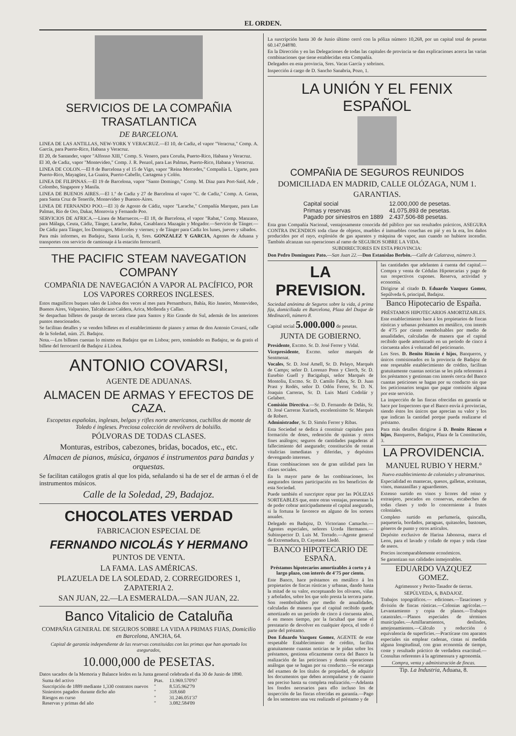EL ORDEN.
SERVICIOS DE LA COMPAÑIA TRASATLANTICA
DE BARCELONA.
LINEA DE LAS ANTILLAS, NEW-YORK Y VERACRUZ.—El 10, de Cadiz, el vapor "Veracruz," Comp. A. García, para Puerto-Rico, Habana y Veracruz.
El 20, de Santander, vapor "Alfonso XIII," Comp. S. Venero, para Coruña, Puerto-Rico, Habana y Veracruz.
El 30, de Cadiz, vapor "Montevideo," Comp. J. R. Penzol, para Las Palmas, Puerto-Rico, Habana y Veracruz.
LINEA DE COLON.—El 8 de Barcelona y el 15 de Vigo, vapor "Reina Mercedes," Compañía L. Ugarte, para Puerto-Rico, Mayagüez, La Guaira, Puerto-Cabello, Cartagena y Colón.
LINEA DE FILIPINAS.—El 19 de Barcelona, vapor "Santo Domingo," Comp. M. Diaz para Port-Said, Ade , Colombo, Singapore y Manila.
LINEA DE BUENOS AIRES.—El 1.º de Cadiz y 27 de Barcelona el vapor "C. de Cadiz," Comp. A. Geran, para Santa Cruz de Tenerife, Montevideo y Buenos-Aires.
LINEA DE FERNANDO POO.—El 3) de Agosto de Cádiz, vapor "Larache," Compañía Marquez, para Las Palmas, Rio de Oro, Dakar, Monrovia y Fernando Poo.
SERVICIOS DE AFRICA.—Linea de Marruecos.—El 18, de Barcelona, el vapor "Rabat," Comp. Manzano, para Málaga, Ceuta, Cádiz, Tánger, Larache, Rabat, Casablanca Mazagán y Mogador.—Servicio de Tánger.—De Cádiz para Tánger, los Domingos, Miércoles y viernes; y de Tánger para Cadiz los lunes, jueves y sábados.
Para más informes, en Badajoz, Santa Lucía, 8, Sres. GONZALEZ Y GARCIA, Agentes de Aduana y transportes con servicio de camionaje á la estación ferrocarril.
THE PACIFIC STEAM NAVEGATION COMPANY
COMPAÑIA DE NAVEGACIÓN A VAPOR AL PACÍFICO, POR LOS VAPORES CORREOS INGLESES.
Estos magníficos buques salen de Lisboa dos veces al mes para Pernambuco, Bahía, Rio Janeiro, Montevideo, Buenos Aires, Valparaiso, Talcahicano Caldera, Arica, Mollenda y Callao.
Se despachan billetes de pasaje de tercera clase para Santos y Rio Grande do Sul, además de los anteriores puntos mencionados.
Se facilitan detalles y se venden billetes en el establecimiento de pianos y armas de don Antonio Covarsí, calle de la Soledad, núm. 25. Badajoz.
Nota.—Los billetes cuestan lo mismo en Badajoz que en Lisboa; pero, tomándolo en Badajoz, se da gratis el billete del ferrocarril de Badajoz á Lisboa.
ANTONIO COVARSI,
AGENTE DE ADUANAS.
ALMACEN DE ARMAS Y EFECTOS DE CAZA.
Escopetas españolas, inglesas, belgas y rifles norte americanos, cuchillos de monte de Toledo é ingleses. Preciosa colección de revólvers de bolsillo.
PÓLVORAS DE TODAS CLASES.
Monturas, estribos, cabezones, bridas, bocados, etc., etc.
Almacen de pianos, música, órganos é instrumentos para bandas y orquestas.
Se facilitan catálogos gratis al que los pida, señalando si ha de ser el de armas ó el de instrumentos músicos.
Calle de la Soledad, 29, Badajoz.
CHOCOLATES VERDAD
FABRICACION ESPECIAL DE
FERNANDO NICOLÁS Y HERMANO
PUNTOS DE VENTA.
LA FAMA. LAS AMÉRICAS.
PLAZUELA DE LA SOLEDAD, 2. CORREGIDORES 1, ZAPATERIA 2.
SAN JUAN, 22.—LA ESMERALDA.—SAN JUAN, 22.
Banco Vitalicio de Cataluña
COMPAÑIA GENERAL DE SEGUROS SOBRE LA VIDA A PRIMAS FIJAS, Domicilio en Barcelona, ANCHA, 64.
Capital de garantía independiente de las reservas constituidas con las primas que han aportado los asegurados,
10.000,000 de PESETAS.
Datos sacados de la Memoria y Balance leidos en la Junta general celebrada el dia 30 de Junio de 1890.
| Suma del activo | Ptas. | 13.969.570'97 |
| Suscripción de 1889 mediante 1,330 contratos nuevos | " | 8.535.962'79 |
| Siniestros pagados durante dicho año | " | 318.660 |
| Riesgos en curso | " | 31.246.051'37 |
| Reservas y primas del año | " | 3.082.584'09 |
La suscripción hasta 30 de Junio último cerró con la póliza número 10,268, por un capital total de pesetas 60.147,048'80.
En la Dirección y en las Delegaciones de todas las capitales de provincia se dan explicaciones acerca las varias combinaciones que tiene establecidas esta Compañía.
Delegados en esta provincia, Sres. Vacas García y sobrinos.
Inspección á cargo de D. Sancho Sanabria, Pozo, 1.
LA UNIÓN Y EL FENIX ESPAÑOL
COMPAÑIA DE SEGUROS REUNIDOS
DOMICILIADA EN MADRID, CALLE OLÓZAGA, NUM 1.
GARANTIAS.
| Capital social | 12.000,000 de pesetas. |
| Primas y reservas | 41.075,893 de pesetas. |
| Pagado por siniestros en 1889 | 2.437,506-88 pesetas. |
Esta gran Compañía Nacional, ventajosamente conocida del público por sus resultados prácticos, ASEGURA CONTRA INCENDIOS toda clase de objetos, muebles é inmuebles cosechas en pié y en la era, los daños producidos por el rayo, explosión de gas aparatos y máquina de vapor, aun cuando no hubiere incendio. También alcanzan sus operaciones al ramo de SEGUROS SOBRE LA VIDA.
SUBDIRECTORES EN ESTA PROVINCIA:
Don Pedro Dominguez Pato.—San Juan 22.—Don Estanislao Berbén.—Calle de Calatrava, número 3.
LA PREVISION.
Sociedad anónima de Seguros sobre la vida, á prima fija, domiciliada en Barcelona, Plaza del Duque de Medinaceli, número 8.
Capital social 5.000.000 de pesetas.
JUNTA DE GOBIERNO.
Presidente, Excmo. Sr. D. José Ferrer y Vidal.
Vicepresidente, Excmo. señor marqués de Sentmenat.
Vocales, Sr. D. José Amell, Sr. D. Pelayo, Marqués de Camps; señor D. Lorenzo Pons y Clerch, Sr. D. Eusebio Guell y Bacigalupi, señor Marqués de Montoliu, Excmo. Sr. D. Camilo Fabra, Sr. D. Juan Prast y Rodés, señor D. Odón Ferrer, Sr. D. N. Joaquin Carreras, Sr. D. Luis Martí Codolár y Gelabert.
Comisión Directiva.—Sr. D. Fernando de Delás, Sr. D. José Carreras Xuriach, excelentísimo Sr. Marqués de Robert.
Administrador, Sr. D. Simón Ferrer y Ribas.
Esta Sociedad se dedica á constituir capitales para formación de dotes, redención de quintas y otros fines análogos; seguros de cantidades pagaderas al fallecimiento del asegurado; constitución de rentas vitalicias inmediatas y diferidas, y depósitos devengando intereses.
Estas combinaciones son de gran utilidad para las clases sociales.
En la mayor parte de las combinaciones, los asegurados tienen participación en los beneficios de esta Sociedad.
Puede también el suscriptor optar por las PÓLIZAS SORTEABLES que, entre otras ventajas, presentan la de poder cobrar anticipadamente el capital asegurado, si la fortuna le favorece en alguno de los sorteos anuales.
Delegado en Badajoz, D. Victoriano Camacho.—Agentes especiales, señores Uceda Hermanos.—Subinspector D. Luis M. Torrado.—Agente general de Extremadura, D. Cayetano Lledó.
BANCO HIPOTECARIO DE ESPAÑA.
Préstamos hipotecarios amortizables á corto y á largo plazo, con interés de 4'75 por ciento.
Este Banco, hace préstamos en metálico á los propietarios de fincas rústicas y urbanas, dando hasta la mitad de su valor, exceptuando los olivares, viñas y arbolados, sobre los que solo presta la tercera parte. Son reembolsables por medio de anualidades, calculadas de manera que el capital recibido quede amortizado en un período de cinco á cincuenta años, ó en menos tiempo, por la facultad que tiene el prestatario de devolver en cualquier época, el todo ó parte del préstamo.
Don Eduardo Vazquez Gomez, AGENTE de este respetable Establecimiento de crédito, facilita gratuitamente cuantas noticias se le pidan sobre los préstamos, gestiona eficazmente cerca del Banco la realización de las peticiones y demás operaciones análogas que se hagan por su conducto.—Se encarga del examen de los títulos de propiedad, de adquirir los documentos que deben acompañarse y de cuanto sea preciso hasta su completa realización.—Adelanta los fondos necesarios para ello incluso los de inspección de las fincas ofrecidas en garantía.—Pago de los semestres una vez realizado el préstamo y de
las cantidades que adelanten á cuenta del capital.—Compra y venta de Cédulas Hipotecarias y pago de sus respectivos cupones. Reserva, actividad y economía.
Dirigirse al citado D. Eduardo Vazquez Gomez, Sepúlveda 6, principal, Badajoz.
Banco Hipotecario de España.
PRÉSTAMOS HIPOTECARIOS AMORTIZABLES.
Este establecimiento hace á los propietarios de fincas rústicas y urbanas préstamos en metálico, con interés de 4'75 por ciento reembolsables por medio de anualidades, calculadas de manera que el capital recibido quede amortizado en un período de cinco á cincuenta años á voluntad del peticionario.
Los Sres. D. Benito Rincón é hijos, Banqueros, y únicos comisionados en la provincia de Badajoz de este respetable establecimiento de crédito, facilitan gratuitamente cuantas noticias se les pida referentes á los préstamos y gestionan con interés cerca del Banco cuantas peticiones se hagan por su conducto sin que los peticionarios tengan que pagar comisión alguna por este servicio.
La inspección de las fincas ofrecidas en garantía se hace por Inspectores que el Banco envía á provincias, siendo éstos los únicos que aprecian su valor y los que indican la cantidad porque pueda realizarse el préstamo.
Para más detalles dirigirse á D. Benito Rincon e hijos, Banqueros, Badajoz, Plaza de la Constitución, 3.
LA PROVIDENCIA.
MANUEL RUBIO Y HERM.º
Nuevo establecimiento de coloniales y ultramarinos.
Especialidad en mantecas, quesos, galletas, aceitunas, vinos, manzanillas y aguardientes.
Extenso surtido en vinos y licores del reino y extranjero, pescados en conservas, escabeches de todas clases y todo lo concerniente á frutos coloniales.
Completo surtido en perfumería, quincalla, paquetería, bordados, paraguas, quitasoles, bastones, géneros de punto y otros artículos.
Depósito exclusivo de Harina Jabonosa, marca el Leon, para el lavado y colado de ropas y toda clase de aseos.
Precios incomparablemente económicos.
Se garantizan sus calidades inmejorables.
EDUARDO VAZQUEZ GOMEZ.
Agrimensor y Perito-Tasador de tierras.
SEPÚLVEDA, 6, BADAJOZ.
Trabajos topográficos.— ediciones.—Tasaciones y división de fincas rústicas.—Colonias agrícolas.—Levantamiento y copia de planos.—Trabajos catastrales.—Planos especiales de términos municipales.—Amillaramientos, deslindes, amojonamientos.—Cálculo y reducción ó equivalencia de superficies.—Practícase con aparatos especiales sin emplear cadenas, cintas ni medida alguna longitudinal, con gran economía de tiempo, coste y resultado práctico de verdadera exactitud.—Consultas referentes á la agrimensura y agronomía.
Compra, venta y administración de fincas.
Tip. La Industria, Aduana, 8.